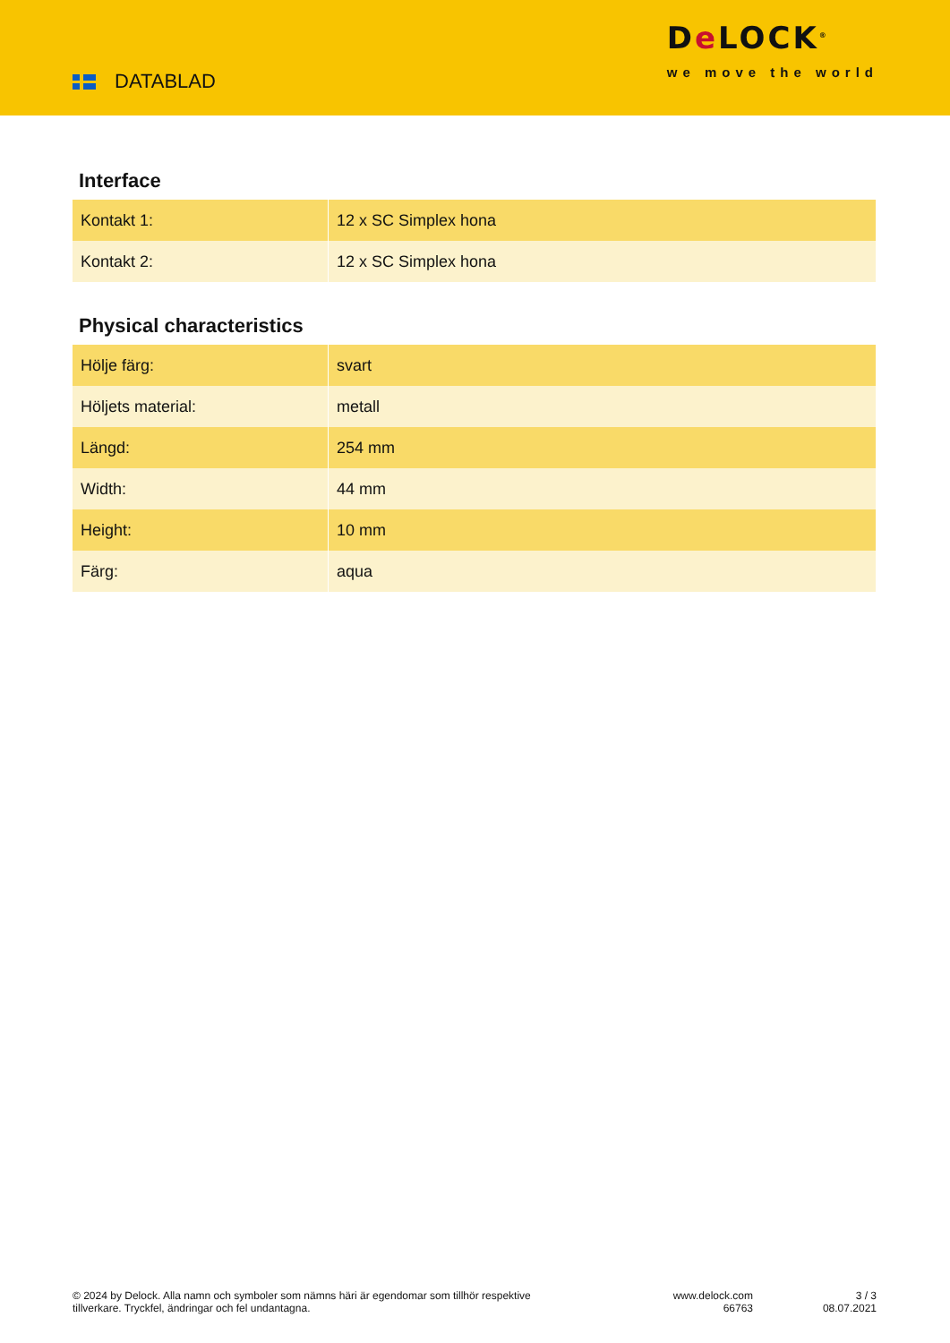DATABLAD
De LOCK<sup>®</sup>
we move the world
Interface
| Kontakt 1: | 12 x SC Simplex hona |
| Kontakt 2: | 12 x SC Simplex hona |
Physical characteristics
| Hölje färg: | svart |
| Höljets material: | metall |
| Längd: | 254 mm |
| Width: | 44 mm |
| Height: | 10 mm |
| Färg: | aqua |
© 2024 by Delock. Alla namn och symboler som nämns häri är egendomar som tillhör respektive tillverkare. Tryckfel, ändringar och fel undantagna.
www.delock.com
66763
3 / 3
08.07.2021